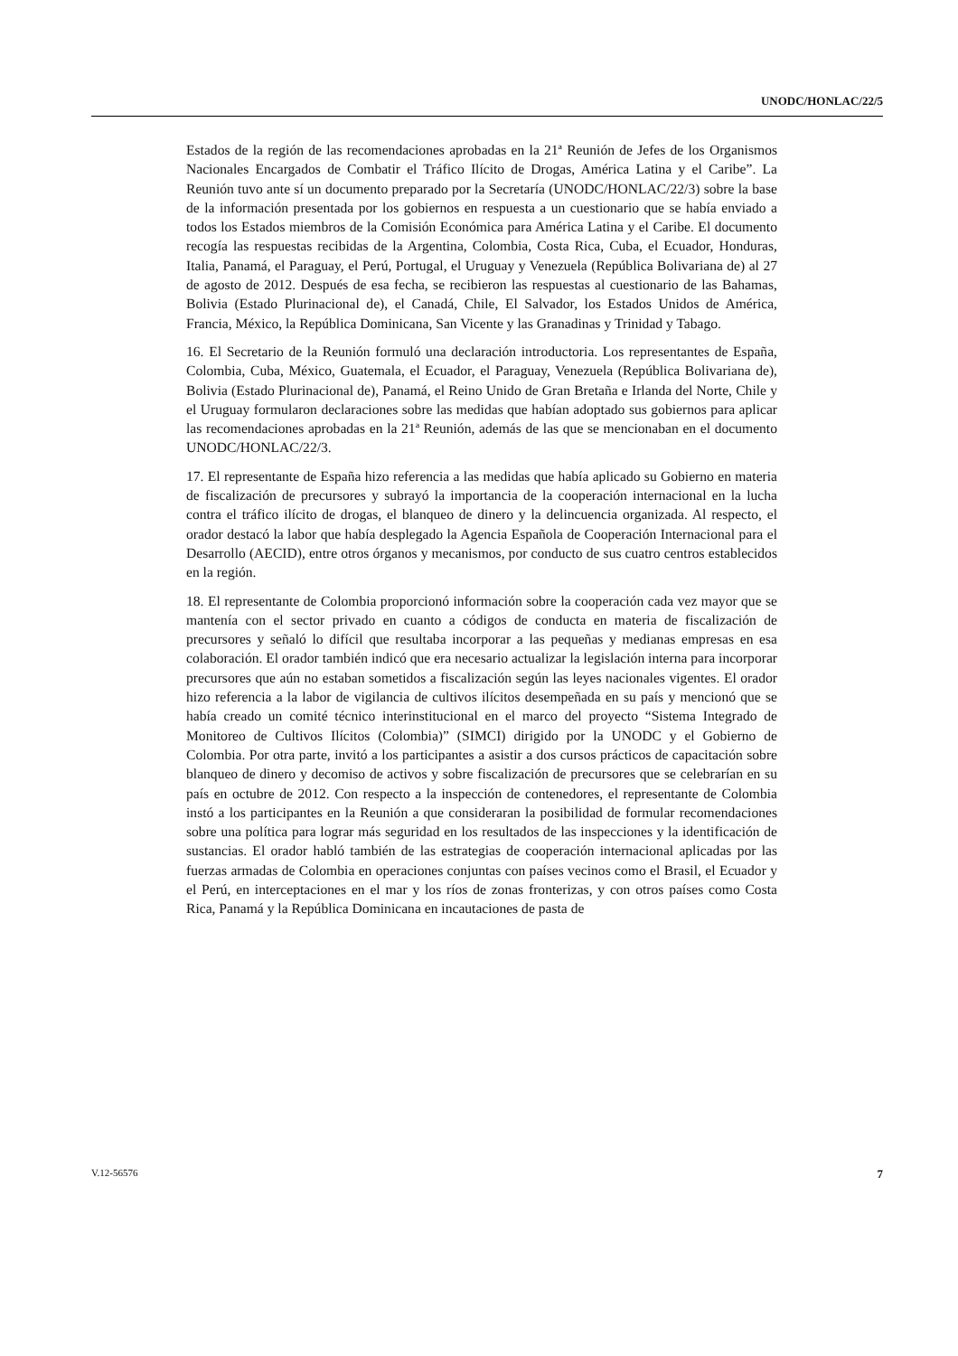UNODC/HONLAC/22/5
Estados de la región de las recomendaciones aprobadas en la 21ª Reunión de Jefes de los Organismos Nacionales Encargados de Combatir el Tráfico Ilícito de Drogas, América Latina y el Caribe”. La Reunión tuvo ante sí un documento preparado por la Secretaría (UNODC/HONLAC/22/3) sobre la base de la información presentada por los gobiernos en respuesta a un cuestionario que se había enviado a todos los Estados miembros de la Comisión Económica para América Latina y el Caribe. El documento recogía las respuestas recibidas de la Argentina, Colombia, Costa Rica, Cuba, el Ecuador, Honduras, Italia, Panamá, el Paraguay, el Perú, Portugal, el Uruguay y Venezuela (República Bolivariana de) al 27 de agosto de 2012. Después de esa fecha, se recibieron las respuestas al cuestionario de las Bahamas, Bolivia (Estado Plurinacional de), el Canadá, Chile, El Salvador, los Estados Unidos de América, Francia, México, la República Dominicana, San Vicente y las Granadinas y Trinidad y Tabago.
16. El Secretario de la Reunión formuló una declaración introductoria. Los representantes de España, Colombia, Cuba, México, Guatemala, el Ecuador, el Paraguay, Venezuela (República Bolivariana de), Bolivia (Estado Plurinacional de), Panamá, el Reino Unido de Gran Bretaña e Irlanda del Norte, Chile y el Uruguay formularon declaraciones sobre las medidas que habían adoptado sus gobiernos para aplicar las recomendaciones aprobadas en la 21ª Reunión, además de las que se mencionaban en el documento UNODC/HONLAC/22/3.
17. El representante de España hizo referencia a las medidas que había aplicado su Gobierno en materia de fiscalización de precursores y subrayó la importancia de la cooperación internacional en la lucha contra el tráfico ilícito de drogas, el blanqueo de dinero y la delincuencia organizada. Al respecto, el orador destacó la labor que había desplegado la Agencia Española de Cooperación Internacional para el Desarrollo (AECID), entre otros órganos y mecanismos, por conducto de sus cuatro centros establecidos en la región.
18. El representante de Colombia proporcionó información sobre la cooperación cada vez mayor que se mantenía con el sector privado en cuanto a códigos de conducta en materia de fiscalización de precursores y señaló lo difícil que resultaba incorporar a las pequeñas y medianas empresas en esa colaboración. El orador también indicó que era necesario actualizar la legislación interna para incorporar precursores que aún no estaban sometidos a fiscalización según las leyes nacionales vigentes. El orador hizo referencia a la labor de vigilancia de cultivos ilícitos desempeñada en su país y mencionó que se había creado un comité técnico interinstitucional en el marco del proyecto “Sistema Integrado de Monitoreo de Cultivos Ilícitos (Colombia)” (SIMCI) dirigido por la UNODC y el Gobierno de Colombia. Por otra parte, invitó a los participantes a asistir a dos cursos prácticos de capacitación sobre blanqueo de dinero y decomiso de activos y sobre fiscalización de precursores que se celebrarían en su país en octubre de 2012. Con respecto a la inspección de contenedores, el representante de Colombia instó a los participantes en la Reunión a que consideraran la posibilidad de formular recomendaciones sobre una política para lograr más seguridad en los resultados de las inspecciones y la identificación de sustancias. El orador habló también de las estrategias de cooperación internacional aplicadas por las fuerzas armadas de Colombia en operaciones conjuntas con países vecinos como el Brasil, el Ecuador y el Perú, en interceptaciones en el mar y los ríos de zonas fronterizas, y con otros países como Costa Rica, Panamá y la República Dominicana en incautaciones de pasta de
V.12-56576 7